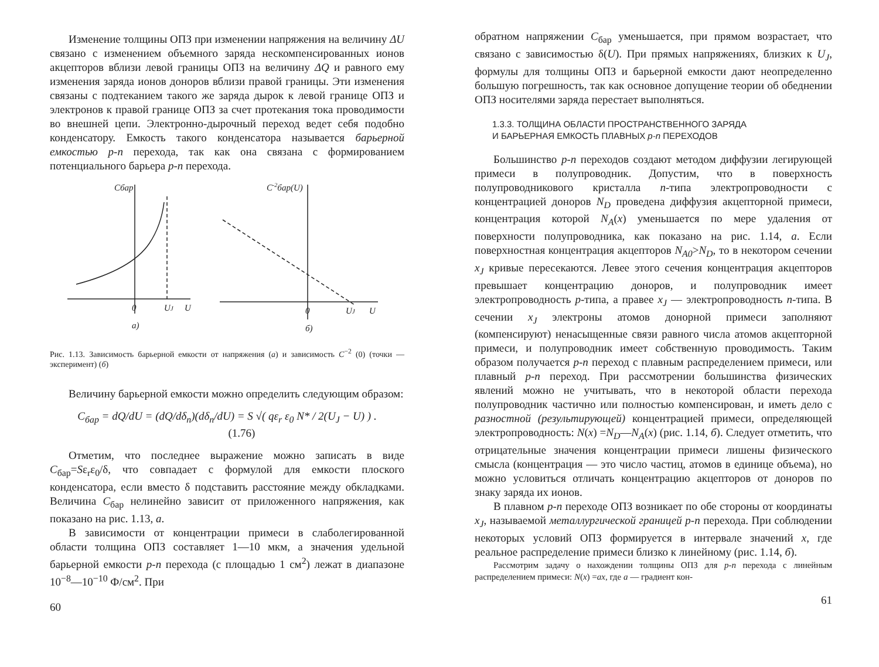Изменение толщины ОПЗ при изменении напряжения на величину ΔU связано с изменением объемного заряда нескомпенсированных ионов акцепторов вблизи левой границы ОПЗ на величину ΔQ и равного ему изменения заряда ионов доноров вблизи правой границы. Эти изменения связаны с подтеканием такого же заряда дырок к левой границе ОПЗ и электронов к правой границе ОПЗ за счет протекания тока проводимости во внешней цепи. Электронно-дырочный переход ведет себя подобно конденсатору. Емкость такого конденсатора называется барьерной емкостью p-n перехода, так как она связана с формированием потенциального барьера p-n перехода.
Cбар
0
UJ
U
a)
C-2бар(U)
0
UJ
U
б)
Рис. 1.13. Зависимость барьерной емкости от напряжения (а) и зависимость C<sup>−2</sup> (0) (точки — эксперимент) (б)
Величину барьерной емкости можно определить следующим образом:
C<sub>бар</sub> = dQ/dU = (dQ/dδ<sub>n</sub>)(dδ<sub>n</sub>/dU) = S √( qε<sub>r</sub> ε<sub>0</sub> N* / 2(U<sub>J</sub> − U) ) . (1.76)
Отметим, что последнее выражение можно записать в виде C<sub>бар</sub>=Sε<sub>r</sub>ε<sub>0</sub>/δ, что совпадает с формулой для емкости плоского конденсатора, если вместо δ подставить расстояние между обкладками. Величина C<sub>бар</sub> нелинейно зависит от приложенного напряжения, как показано на рис. 1.13, а.
В зависимости от концентрации примеси в слаболегированной области толщина ОПЗ составляет 1—10 мкм, а значения удельной барьерной емкости p-n перехода (с площадью 1 см<sup>2</sup>) лежат в диапазоне 10<sup>−8</sup>—10<sup>−10</sup> Ф/см<sup>2</sup>. При
60
обратном напряжении C<sub>бар</sub> уменьшается, при прямом возрастает, что связано с зависимостью δ(U). При прямых напряжениях, близких к U<sub>J</sub>, формулы для толщины ОПЗ и барьерной емкости дают неопределенно большую погрешность, так как основное допущение теории об обеднении ОПЗ носителями заряда перестает выполняться.
1.3.3. ТОЛЩИНА ОБЛАСТИ ПРОСТРАНСТВЕННОГО ЗАРЯДА
И БАРЬЕРНАЯ ЕМКОСТЬ ПЛАВНЫХ p-n ПЕРЕХОДОВ
Большинство p-n переходов создают методом диффузии легирующей примеси в полупроводник. Допустим, что в поверхность полупроводникового кристалла n-типа электропроводности с концентрацией доноров N<sub>D</sub> проведена диффузия акцепторной примеси, концентрация которой N<sub>A</sub>(x) уменьшается по мере удаления от поверхности полупроводника, как показано на рис. 1.14, а. Если поверхностная концентрация акцепторов N<sub>A0</sub>>N<sub>D</sub>, то в некотором сечении x<sub>J</sub> кривые пересекаются. Левее этого сечения концентрация акцепторов превышает концентрацию доноров, и полупроводник имеет электропроводность p-типа, а правее x<sub>J</sub> — электропроводность n-типа. В сечении x<sub>J</sub> электроны атомов донорной примеси заполняют (компенсируют) ненасыщенные связи равного числа атомов акцепторной примеси, и полупроводник имеет собственную проводимость. Таким образом получается p-n переход с плавным распределением примеси, или плавный p-n переход. При рассмотрении большинства физических явлений можно не учитывать, что в некоторой области перехода полупроводник частично или полностью компенсирован, и иметь дело с разностной (результирующей) концентрацией примеси, определяющей электропроводность: N(x) =N<sub>D</sub>—N<sub>A</sub>(x) (рис. 1.14, б). Следует отметить, что отрицательные значения концентрации примеси лишены физического смысла (концентрация — это число частиц, атомов в единице объема), но можно условиться отличать концентрацию акцепторов от доноров по знаку заряда их ионов.
В плавном p-n переходе ОПЗ возникает по обе стороны от координаты x<sub>J</sub>, называемой металлургической границей p-n перехода. При соблюдении некоторых условий ОПЗ формируется в интервале значений x, где реальное распределение примеси близко к линейному (рис. 1.14, б).
Рассмотрим задачу о нахождении толщины ОПЗ для p-n перехода с линейным распределением примеси: N(x) =ax, где a — градиент кон-
61